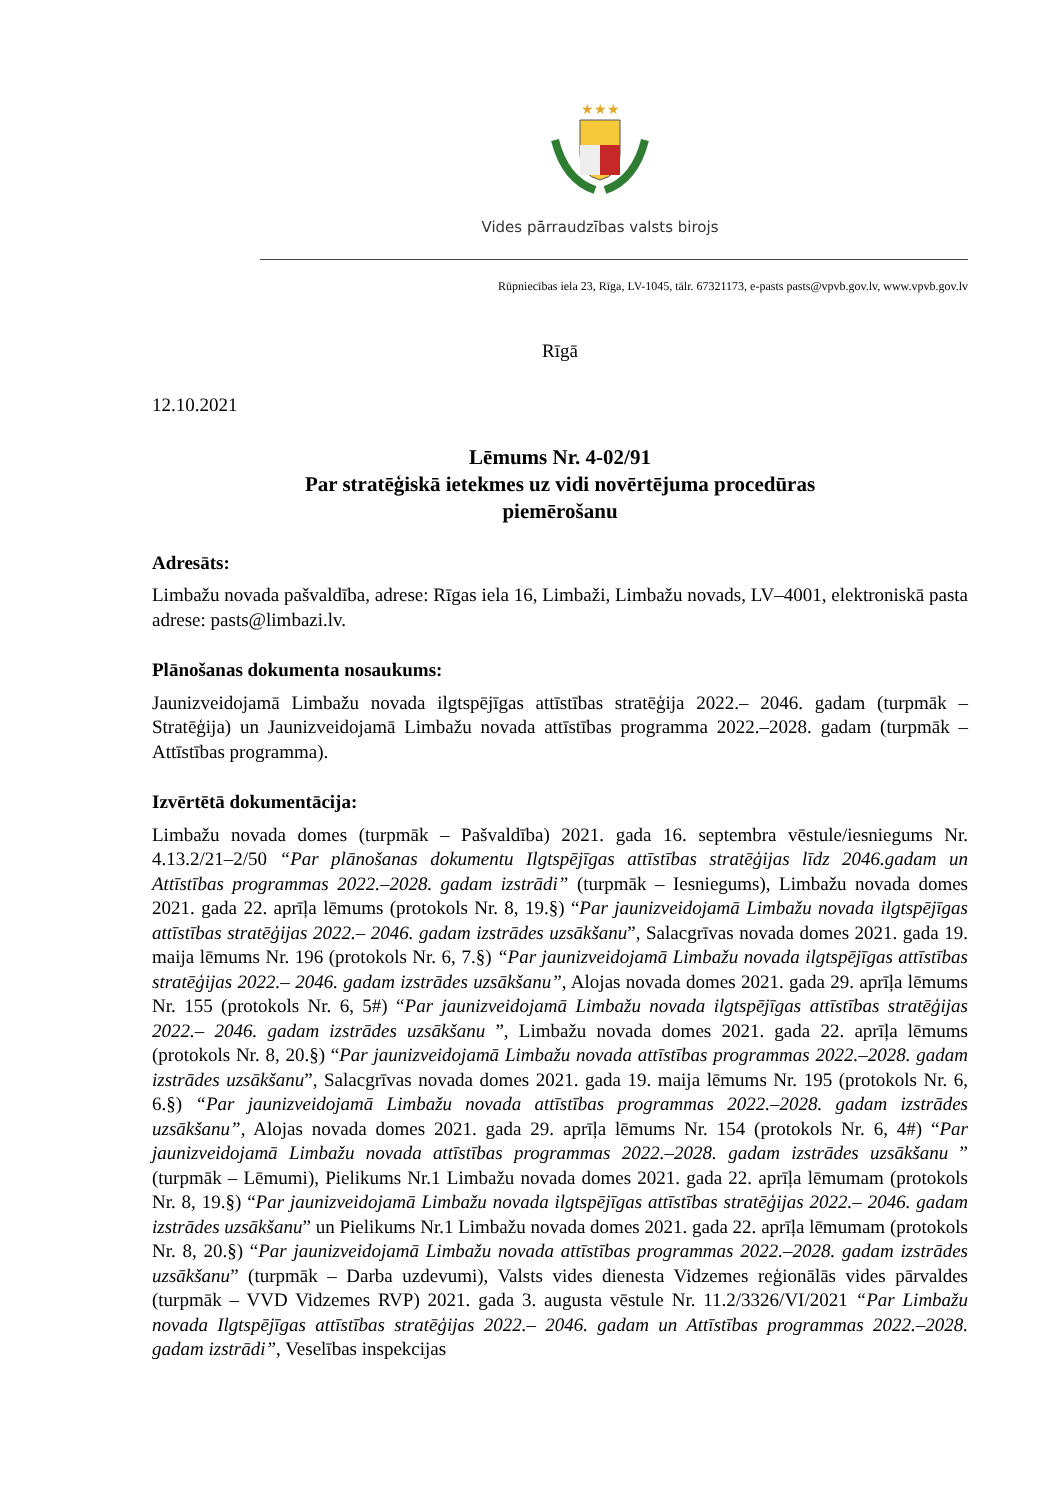★★★
Vides pārraudzības valsts birojs
Rūpniecības iela 23, Rīga, LV-1045, tālr. 67321173, e-pasts pasts@vpvb.gov.lv, www.vpvb.gov.lv
Rīgā
12.10.2021
Lēmums Nr. 4-02/91
Par stratēģiskā ietekmes uz vidi novērtējuma procedūras
piemērošanu
Adresāts:
Limbažu novada pašvaldība, adrese: Rīgas iela 16, Limbaži, Limbažu novads, LV–4001, elektroniskā pasta adrese: pasts@limbazi.lv.
Plānošanas dokumenta nosaukums:
Jaunizveidojamā Limbažu novada ilgtspējīgas attīstības stratēģija 2022.– 2046. gadam (turpmāk – Stratēģija) un Jaunizveidojamā Limbažu novada attīstības programma 2022.–2028. gadam (turpmāk – Attīstības programma).
Izvērtētā dokumentācija:
Limbažu novada domes (turpmāk – Pašvaldība) 2021. gada 16. septembra vēstule/iesniegums Nr. 4.13.2/21–2/50 “Par plānošanas dokumentu Ilgtspējīgas attīstības stratēģijas līdz 2046.gadam un Attīstības programmas 2022.–2028. gadam izstrādi” (turpmāk – Iesniegums), Limbažu novada domes 2021. gada 22. aprīļa lēmums (protokols Nr. 8, 19.§) “Par jaunizveidojamā Limbažu novada ilgtspējīgas attīstības stratēģijas 2022.– 2046. gadam izstrādes uzsākšanu”, Salacgrīvas novada domes 2021. gada 19. maija lēmums Nr. 196 (protokols Nr. 6, 7.§) “Par jaunizveidojamā Limbažu novada ilgtspējīgas attīstības stratēģijas 2022.– 2046. gadam izstrādes uzsākšanu”, Alojas novada domes 2021. gada 29. aprīļa lēmums Nr. 155 (protokols Nr. 6, 5#) “Par jaunizveidojamā Limbažu novada ilgtspējīgas attīstības stratēģijas 2022.– 2046. gadam izstrādes uzsākšanu ”, Limbažu novada domes 2021. gada 22. aprīļa lēmums (protokols Nr. 8, 20.§) “Par jaunizveidojamā Limbažu novada attīstības programmas 2022.–2028. gadam izstrādes uzsākšanu”, Salacgrīvas novada domes 2021. gada 19. maija lēmums Nr. 195 (protokols Nr. 6, 6.§) “Par jaunizveidojamā Limbažu novada attīstības programmas 2022.–2028. gadam izstrādes uzsākšanu”, Alojas novada domes 2021. gada 29. aprīļa lēmums Nr. 154 (protokols Nr. 6, 4#) “Par jaunizveidojamā Limbažu novada attīstības programmas 2022.–2028. gadam izstrādes uzsākšanu ” (turpmāk – Lēmumi), Pielikums Nr.1 Limbažu novada domes 2021. gada 22. aprīļa lēmumam (protokols Nr. 8, 19.§) “Par jaunizveidojamā Limbažu novada ilgtspējīgas attīstības stratēģijas 2022.– 2046. gadam izstrādes uzsākšanu” un Pielikums Nr.1 Limbažu novada domes 2021. gada 22. aprīļa lēmumam (protokols Nr. 8, 20.§) “Par jaunizveidojamā Limbažu novada attīstības programmas 2022.–2028. gadam izstrādes uzsākšanu” (turpmāk – Darba uzdevumi), Valsts vides dienesta Vidzemes reģionālās vides pārvaldes (turpmāk – VVD Vidzemes RVP) 2021. gada 3. augusta vēstule Nr. 11.2/3326/VI/2021 “Par Limbažu novada Ilgtspējīgas attīstības stratēģijas 2022.– 2046. gadam un Attīstības programmas 2022.–2028. gadam izstrādi”, Veselības inspekcijas